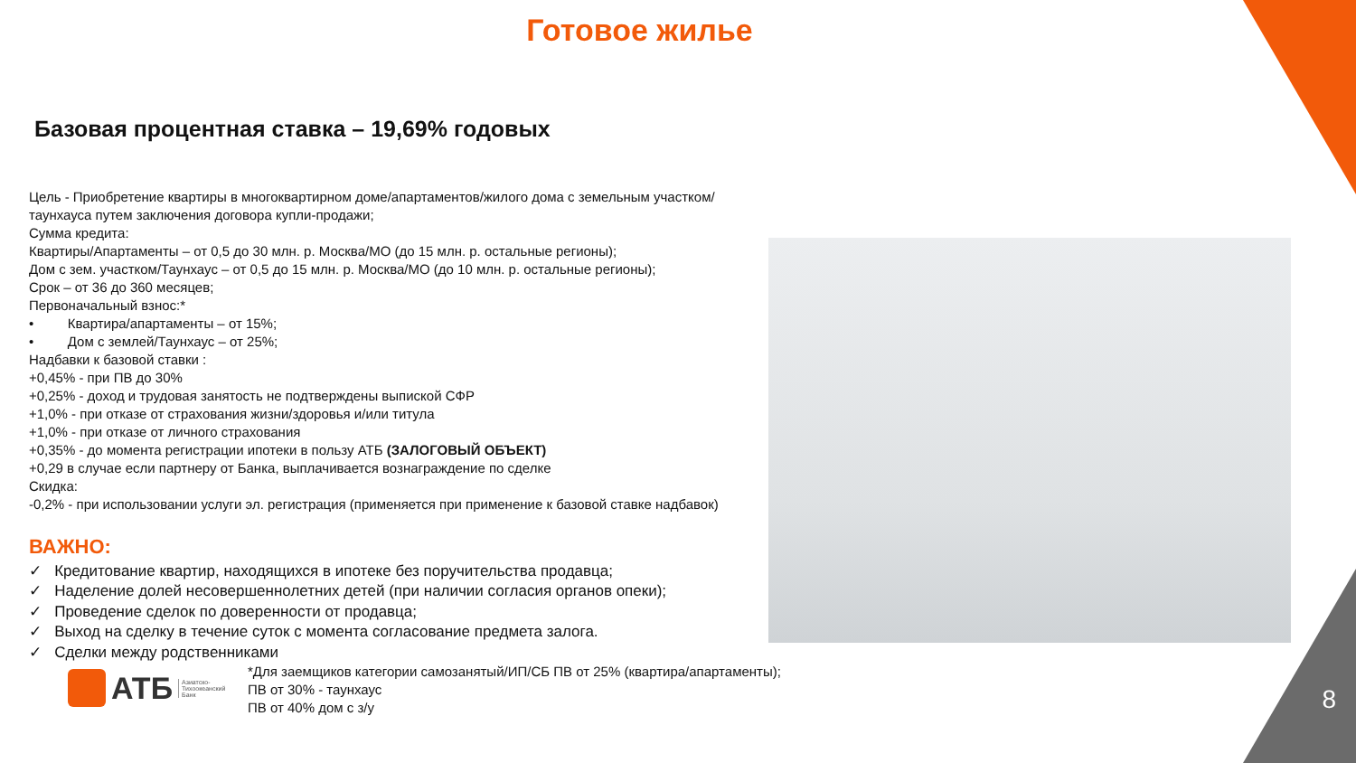Готовое жилье
Базовая процентная ставка – 19,69% годовых
Цель - Приобретение квартиры в многоквартирном доме/апартаментов/жилого дома с земельным участком/ таунхауса путем заключения договора купли-продажи;
Сумма кредита:
Квартиры/Апартаменты – от 0,5 до 30 млн. р. Москва/МО (до 15 млн. р. остальные регионы);
Дом с зем. участком/Таунхаус – от 0,5 до 15 млн. р. Москва/МО (до 10 млн. р. остальные регионы);
Срок – от 36 до 360 месяцев;
Первоначальный взнос:*
• Квартира/апартаменты – от 15%;
• Дом с землей/Таунхаус – от 25%;
Надбавки к базовой ставки :
+0,45% - при ПВ до 30%
+0,25% - доход и трудовая занятость не подтверждены выпиской СФР
+1,0% - при отказе от страхования жизни/здоровья и/или титула
+1,0% - при отказе от личного страхования
+0,35% - до момента регистрации ипотеки в пользу АТБ (ЗАЛОГОВЫЙ ОБЪЕКТ)
+0,29 в случае если партнеру от Банка, выплачивается вознаграждение по сделке
Скидка:
-0,2% - при использовании услуги эл. регистрация (применяется при применение к базовой ставке надбавок)
ВАЖНО:
✓ Кредитование квартир, находящихся в ипотеке без поручительства продавца;
✓ Наделение долей несовершеннолетних детей (при наличии согласия органов опеки);
✓ Проведение сделок по доверенности от продавца;
✓ Выход на сделку в течение суток с момента согласование предмета залога.
✓ Сделки между родственниками
АТБ Азиатско-Тихоокеанский Банк
*Для заемщиков категории самозанятый/ИП/СБ ПВ от 25% (квартира/апартаменты);
ПВ от 30% - таунхаус
ПВ от 40% дом с з/у
8